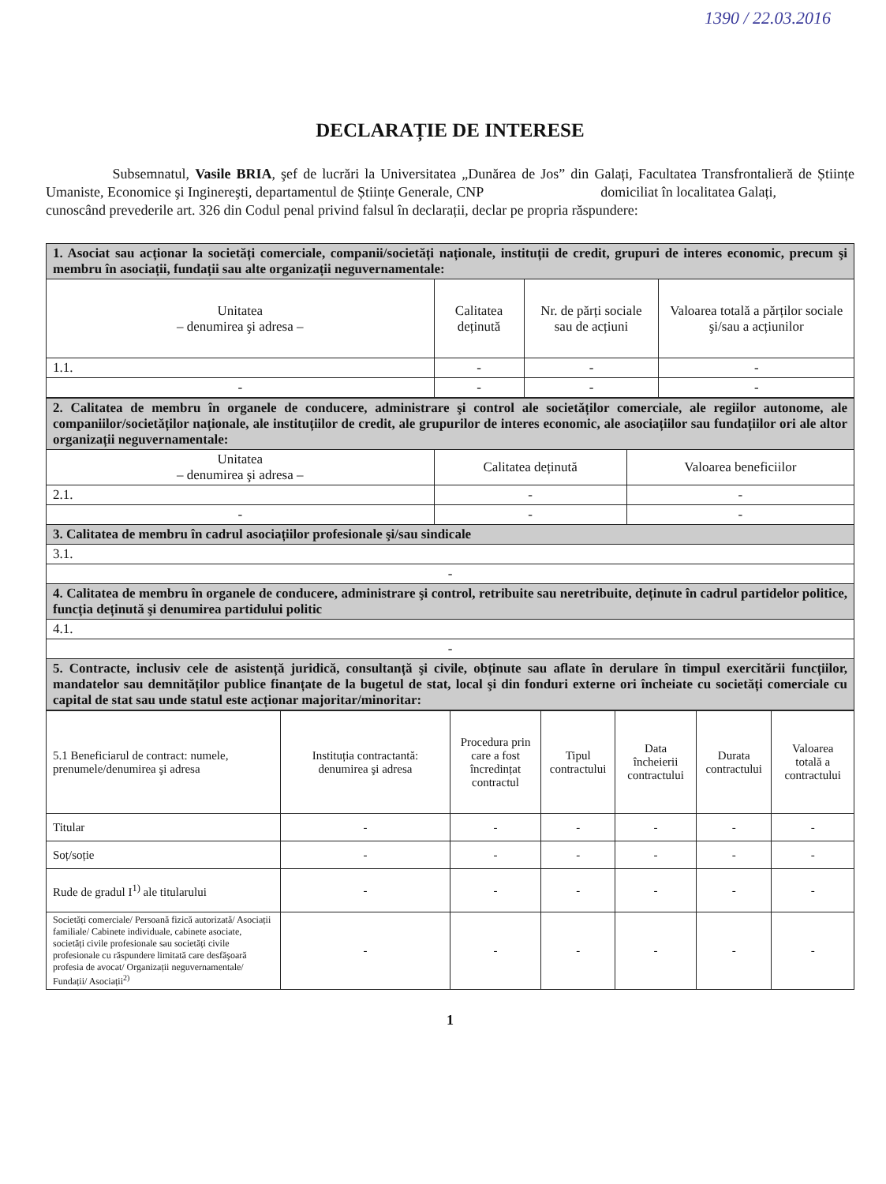1390 / 22.03.2016
DECLARAȚIE DE INTERESE
Subsemnatul, Vasile BRIA, şef de lucrări la Universitatea „Dunărea de Jos” din Galați, Facultatea Transfrontalieră de Științe Umaniste, Economice şi Inginereşti, departamentul de Științe Generale, CNP domiciliat în localitatea Galați,
cunoscând prevederile art. 326 din Codul penal privind falsul în declarații, declar pe propria răspundere:
| 1. Asociat sau acționar la societăți comerciale, companii/societăți naționale, instituții de credit, grupuri de interes economic, precum şi membru în asociații, fundații sau alte organizații neguvernamentale: | | | |
| Unitatea – denumirea şi adresa – | Calitatea deținută | Nr. de părți sociale sau de acțiuni | Valoarea totală a părților sociale şi/sau a acțiunilor |
| 1.1. | - | - | - |
| - | - | - | - |
| 2. Calitatea de membru în organele de conducere, administrare şi control ale societăților comerciale, ale regiilor autonome, ale companiilor/societăților naționale, ale instituțiilor de credit, ale grupurilor de interes economic, ale asociațiilor sau fundațiilor ori ale altor organizații neguvernamentale: | | |
| Unitatea – denumirea şi adresa – | Calitatea deținută | Valoarea beneficiilor |
| 2.1. | - | - |
| - | - | - |
| 3. Calitatea de membru în cadrul asociațiilor profesionale şi/sau sindicale | | |
| 3.1. | | |
| - | | |
| 4. Calitatea de membru în organele de conducere, administrare şi control, retribuite sau neretribuite, deținute în cadrul partidelor politice, funcția deținută şi denumirea partidului politic | | |
| 4.1. | | |
| - | | |
| 5. Contracte, inclusiv cele de asistență juridică, consultanță şi civile, obținute sau aflate în derulare în timpul exercitării funcțiilor, mandatelor sau demnităților publice finanțate de la bugetul de stat, local şi din fonduri externe ori încheiate cu societăți comerciale cu capital de stat sau unde statul este acționar majoritar/minoritar: | | |
| 5.1 Beneficiarul de contract: numele, prenumele/denumirea şi adresa | Instituția contractantă: denumirea şi adresa | Procedura prin care a fost încredințat contractul | Tipul contractului | Data încheierii contractului | Durata contractului | Valoarea totală a contractului |
| Titular | - | - | - | - | - | - |
| Soț/soție | - | - | - | - | - | - |
| Rude de gradul I<sup>1)</sup> ale titularului | - | - | - | - | - | - |
| Societăți comerciale/ Persoană fizică autorizată/ Asociații familiale/ Cabinete individuale, cabinete asociate, societăți civile profesionale sau societăți civile profesionale cu răspundere limitată care desfăşoară profesia de avocat/ Organizații neguvernamentale/ Fundații/ Asociații<sup>2)</sup> | - | - | - | - | - | - |
1